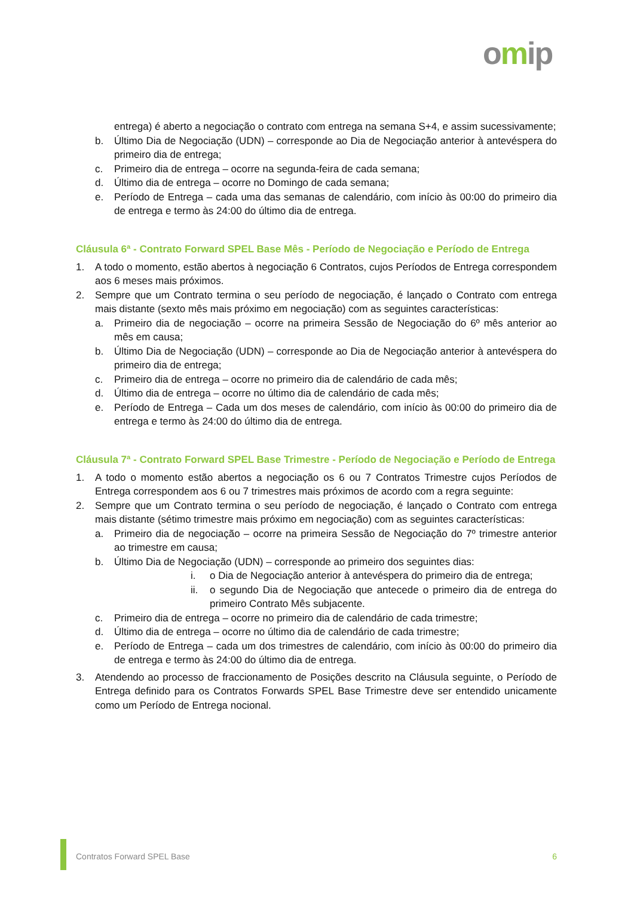omip
entrega) é aberto a negociação o contrato com entrega na semana S+4, e assim sucessivamente;
b. Último Dia de Negociação (UDN) – corresponde ao Dia de Negociação anterior à antevéspera do primeiro dia de entrega;
c. Primeiro dia de entrega – ocorre na segunda-feira de cada semana;
d. Último dia de entrega – ocorre no Domingo de cada semana;
e. Período de Entrega – cada uma das semanas de calendário, com início às 00:00 do primeiro dia de entrega e termo às 24:00 do último dia de entrega.
Cláusula 6ª - Contrato Forward SPEL Base Mês - Período de Negociação e Período de Entrega
1. A todo o momento, estão abertos à negociação 6 Contratos, cujos Períodos de Entrega correspondem aos 6 meses mais próximos.
2. Sempre que um Contrato termina o seu período de negociação, é lançado o Contrato com entrega mais distante (sexto mês mais próximo em negociação) com as seguintes características:
a. Primeiro dia de negociação – ocorre na primeira Sessão de Negociação do 6º mês anterior ao mês em causa;
b. Último Dia de Negociação (UDN) – corresponde ao Dia de Negociação anterior à antevéspera do primeiro dia de entrega;
c. Primeiro dia de entrega – ocorre no primeiro dia de calendário de cada mês;
d. Último dia de entrega – ocorre no último dia de calendário de cada mês;
e. Período de Entrega – Cada um dos meses de calendário, com início às 00:00 do primeiro dia de entrega e termo às 24:00 do último dia de entrega.
Cláusula 7ª - Contrato Forward SPEL Base Trimestre - Período de Negociação e Período de Entrega
1. A todo o momento estão abertos a negociação os 6 ou 7 Contratos Trimestre cujos Períodos de Entrega correspondem aos 6 ou 7 trimestres mais próximos de acordo com a regra seguinte:
2. Sempre que um Contrato termina o seu período de negociação, é lançado o Contrato com entrega mais distante (sétimo trimestre mais próximo em negociação) com as seguintes características:
a. Primeiro dia de negociação – ocorre na primeira Sessão de Negociação do 7º trimestre anterior ao trimestre em causa;
b. Último Dia de Negociação (UDN) – corresponde ao primeiro dos seguintes dias:
i. o Dia de Negociação anterior à antevéspera do primeiro dia de entrega;
ii. o segundo Dia de Negociação que antecede o primeiro dia de entrega do primeiro Contrato Mês subjacente.
c. Primeiro dia de entrega – ocorre no primeiro dia de calendário de cada trimestre;
d. Último dia de entrega – ocorre no último dia de calendário de cada trimestre;
e. Período de Entrega – cada um dos trimestres de calendário, com início às 00:00 do primeiro dia de entrega e termo às 24:00 do último dia de entrega.
3. Atendendo ao processo de fraccionamento de Posições descrito na Cláusula seguinte, o Período de Entrega definido para os Contratos Forwards SPEL Base Trimestre deve ser entendido unicamente como um Período de Entrega nocional.
Contratos Forward SPEL Base 6